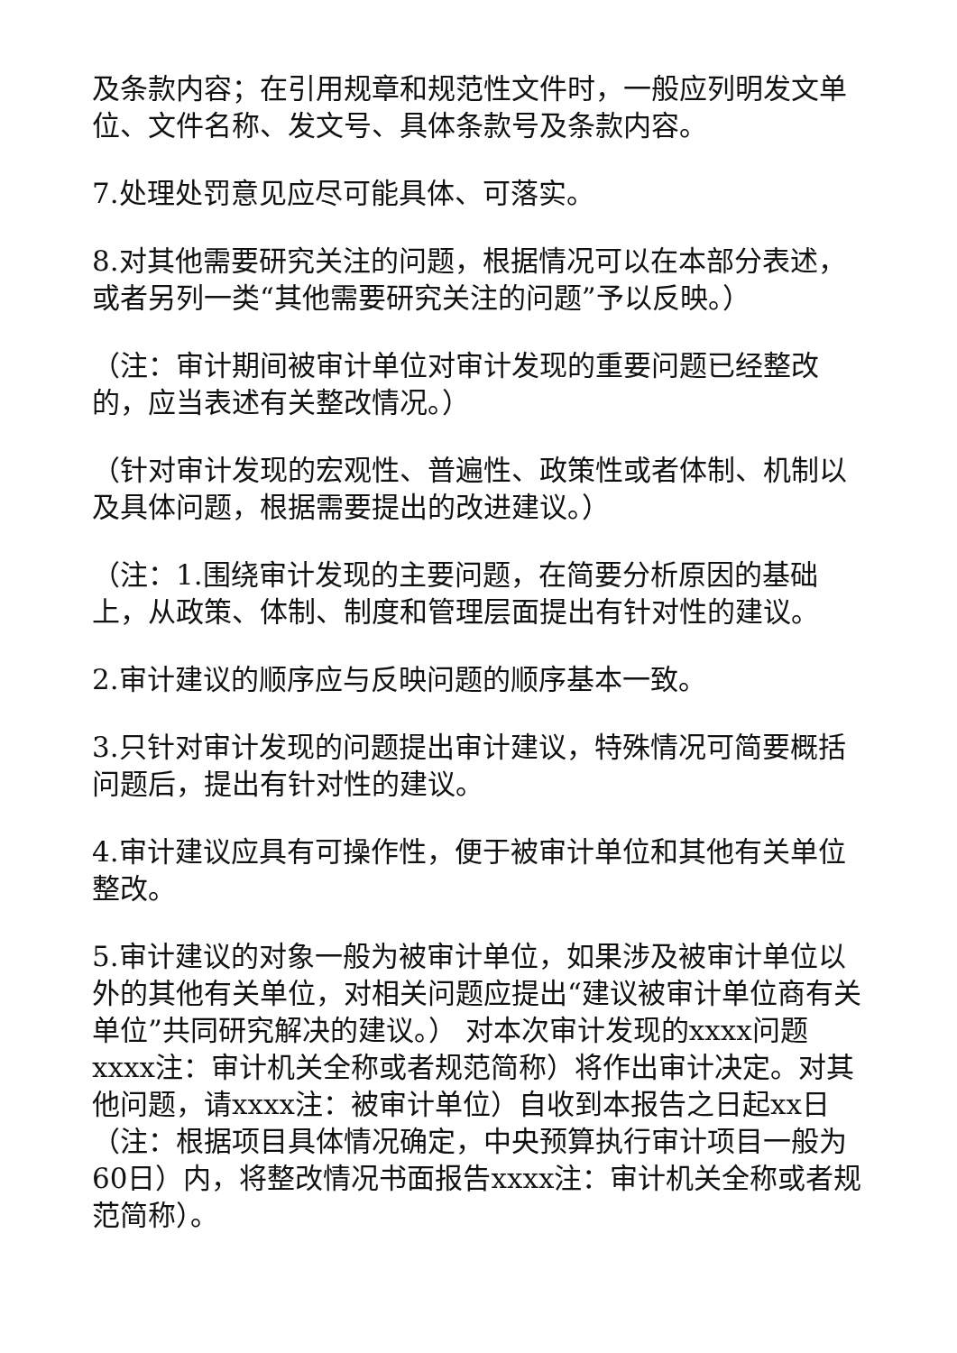及条款内容；在引用规章和规范性文件时，一般应列明发文单位、文件名称、发文号、具体条款号及条款内容。
7.处理处罚意见应尽可能具体、可落实。
8.对其他需要研究关注的问题，根据情况可以在本部分表述，或者另列一类“其他需要研究关注的问题”予以反映。）
（注：审计期间被审计单位对审计发现的重要问题已经整改的，应当表述有关整改情况。）
（针对审计发现的宏观性、普遍性、政策性或者体制、机制以及具体问题，根据需要提出的改进建议。）
（注：1.围绕审计发现的主要问题，在简要分析原因的基础上，从政策、体制、制度和管理层面提出有针对性的建议。
2.审计建议的顺序应与反映问题的顺序基本一致。
3.只针对审计发现的问题提出审计建议，特殊情况可简要概括问题后，提出有针对性的建议。
4.审计建议应具有可操作性，便于被审计单位和其他有关单位整改。
5.审计建议的对象一般为被审计单位，如果涉及被审计单位以外的其他有关单位，对相关问题应提出“建议被审计单位商有关单位”共同研究解决的建议。） 对本次审计发现的xxxx问题xxxx注：审计机关全称或者规范简称）将作出审计决定。对其他问题，请xxxx注：被审计单位）自收到本报告之日起xx日（注：根据项目具体情况确定，中央预算执行审计项目一般为60日）内，将整改情况书面报告xxxx注：审计机关全称或者规范简称）。